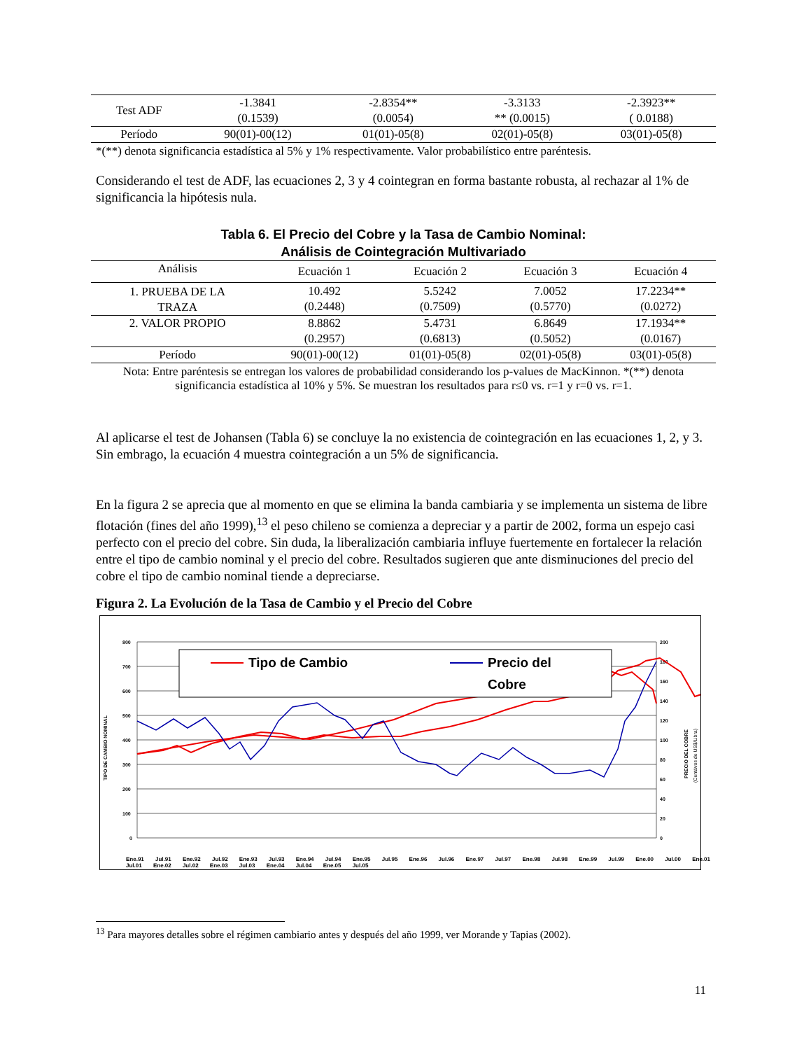| Test ADF | -1.3841 (0.1539) | -2.8354** (0.0054) | -3.3133 ** (0.0015) | -2.3923** ( 0.0188) |
| Período | 90(01)-00(12) | 01(01)-05(8) | 02(01)-05(8) | 03(01)-05(8) |
*(**) denota significancia estadística al 5% y 1% respectivamente. Valor probabilístico entre paréntesis.
Considerando el test de ADF, las ecuaciones 2, 3 y 4 cointegran en forma bastante robusta, al rechazar al 1% de significancia la hipótesis nula.
Tabla 6. El Precio del Cobre y la Tasa de Cambio Nominal:
Análisis de Cointegración Multivariado
| Análisis | Ecuación 1 | Ecuación 2 | Ecuación 3 | Ecuación 4 |
| --- | --- | --- | --- | --- |
| 1. PRUEBA DE LA TRAZA | 10.492 (0.2448) | 5.5242 (0.7509) | 7.0052 (0.5770) | 17.2234** (0.0272) |
| 2. VALOR PROPIO | 8.8862 (0.2957) | 5.4731 (0.6813) | 6.8649 (0.5052) | 17.1934** (0.0167) |
| Período | 90(01)-00(12) | 01(01)-05(8) | 02(01)-05(8) | 03(01)-05(8) |
Nota: Entre paréntesis se entregan los valores de probabilidad considerando los p-values de MacKinnon. *(**) denota significancia estadística al 10% y 5%. Se muestran los resultados para r≤0 vs. r=1 y r=0 vs. r=1.
Al aplicarse el test de Johansen (Tabla 6) se concluye la no existencia de cointegración en las ecuaciones 1, 2, y 3. Sin embrago, la ecuación 4 muestra cointegración a un 5% de significancia.
En la figura 2 se aprecia que al momento en que se elimina la banda cambiaria y se implementa un sistema de libre flotación (fines del año 1999),<sup>13</sup> el peso chileno se comienza a depreciar y a partir de 2002, forma un espejo casi perfecto con el precio del cobre. Sin duda, la liberalización cambiaria influye fuertemente en fortalecer la relación entre el tipo de cambio nominal y el precio del cobre. Resultados sugieren que ante disminuciones del precio del cobre el tipo de cambio nominal tiende a depreciarse.
Figura 2. La Evolución de la Tasa de Cambio y el Precio del Cobre
800
700
600
500
400
300
200
100
0
200
180
160
140
120
100
80
60
40
20
0
TIPO DE CAMBIO NOMINAL
PRECIO DEL COBRE
(Centávos de US$/Libra)
Tipo de Cambio
Precio del
Cobre
Ene.91 Jul.91 Ene.92 Jul.92 Ene.93 Jul.93 Ene.94 Jul.94 Ene.95 Jul.95 Ene.96 Jul.96 Ene.97 Jul.97 Ene.98 Jul.98 Ene.99 Jul.99 Ene.00 Jul.00 Ene.01 Jul.01 Ene.02 Jul.02 Ene.03 Jul.03 Ene.04 Jul.04 Ene.05 Jul.05
<sup>13</sup> Para mayores detalles sobre el régimen cambiario antes y después del año 1999, ver Morande y Tapias (2002).
11